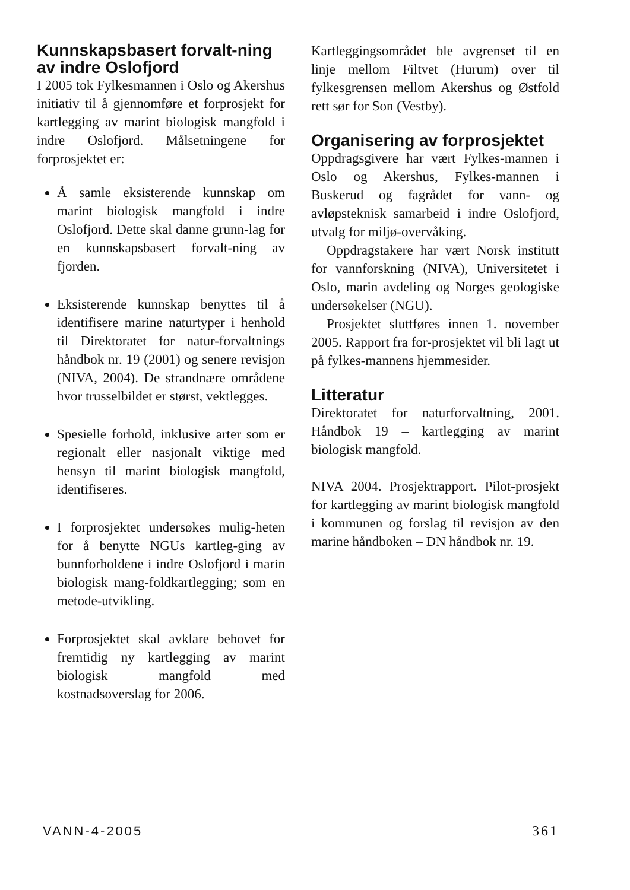Kunnskapsbasert forvalt-ning av indre Oslofjord
I 2005 tok Fylkesmannen i Oslo og Akershus initiativ til å gjennomføre et forprosjekt for kartlegging av marint biologisk mangfold i indre Oslofjord. Målsetningene for forprosjektet er:
Å samle eksisterende kunnskap om marint biologisk mangfold i indre Oslofjord. Dette skal danne grunn-lag for en kunnskapsbasert forvalt-ning av fjorden.
Eksisterende kunnskap benyttes til å identifisere marine naturtyper i henhold til Direktoratet for natur-forvaltnings håndbok nr. 19 (2001) og senere revisjon (NIVA, 2004). De strandnære områdene hvor trusselbildet er størst, vektlegges.
Spesielle forhold, inklusive arter som er regionalt eller nasjonalt viktige med hensyn til marint biologisk mangfold, identifiseres.
I forprosjektet undersøkes mulig-heten for å benytte NGUs kartleg-ging av bunnforholdene i indre Oslofjord i marin biologisk mang-foldkartlegging; som en metode-utvikling.
Forprosjektet skal avklare behovet for fremtidig ny kartlegging av marint biologisk mangfold med kostnadsoverslag for 2006.
Kartleggingsområdet ble avgrenset til en linje mellom Filtvet (Hurum) over til fylkesgrensen mellom Akershus og Østfold rett sør for Son (Vestby).
Organisering av forprosjektet
Oppdragsgivere har vært Fylkes-mannen i Oslo og Akershus, Fylkes-mannen i Buskerud og fagrådet for vann- og avløpsteknisk samarbeid i indre Oslofjord, utvalg for miljø-overvåking.
Oppdragstakere har vært Norsk institutt for vannforskning (NIVA), Universitetet i Oslo, marin avdeling og Norges geologiske undersøkelser (NGU).
Prosjektet sluttføres innen 1. november 2005. Rapport fra for-prosjektet vil bli lagt ut på fylkes-mannens hjemmesider.
Litteratur
Direktoratet for naturforvaltning, 2001. Håndbok 19 – kartlegging av marint biologisk mangfold.
NIVA 2004. Prosjektrapport. Pilot-prosjekt for kartlegging av marint biologisk mangfold i kommunen og forslag til revisjon av den marine håndboken – DN håndbok nr. 19.
VANN-4-2005 361